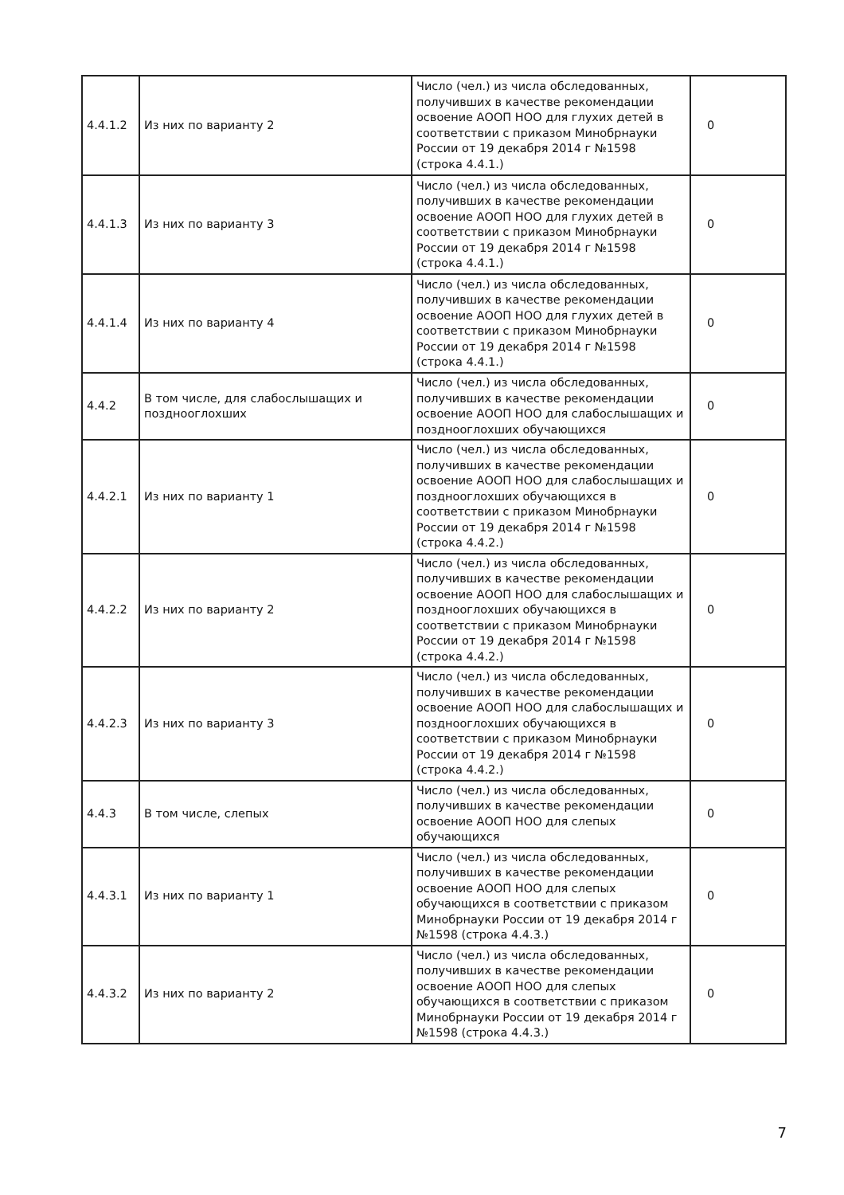| 4.4.1.2 | Из них по варианту 2 | Число (чел.) из числа обследованных, получивших в качестве рекомендации освоение АООП НОО для глухих детей в соответствии с приказом Минобрнауки России от 19 декабря 2014 г №1598 (строка 4.4.1.) | 0 |
| 4.4.1.3 | Из них по варианту 3 | Число (чел.) из числа обследованных, получивших в качестве рекомендации освоение АООП НОО для глухих детей в соответствии с приказом Минобрнауки России от 19 декабря 2014 г №1598 (строка 4.4.1.) | 0 |
| 4.4.1.4 | Из них по варианту 4 | Число (чел.) из числа обследованных, получивших в качестве рекомендации освоение АООП НОО для глухих детей в соответствии с приказом Минобрнауки России от 19 декабря 2014 г №1598 (строка 4.4.1.) | 0 |
| 4.4.2 | В том числе, для слабослышащих и позднооглохших | Число (чел.) из числа обследованных, получивших в качестве рекомендации освоение АООП НОО для слабослышащих и позднооглохших обучающихся | 0 |
| 4.4.2.1 | Из них по варианту 1 | Число (чел.) из числа обследованных, получивших в качестве рекомендации освоение АООП НОО для слабослышащих и позднооглохших обучающихся в соответствии с приказом Минобрнауки России от 19 декабря 2014 г №1598 (строка 4.4.2.) | 0 |
| 4.4.2.2 | Из них по варианту 2 | Число (чел.) из числа обследованных, получивших в качестве рекомендации освоение АООП НОО для слабослышащих и позднооглохших обучающихся в соответствии с приказом Минобрнауки России от 19 декабря 2014 г №1598 (строка 4.4.2.) | 0 |
| 4.4.2.3 | Из них по варианту 3 | Число (чел.) из числа обследованных, получивших в качестве рекомендации освоение АООП НОО для слабослышащих и позднооглохших обучающихся в соответствии с приказом Минобрнауки России от 19 декабря 2014 г №1598 (строка 4.4.2.) | 0 |
| 4.4.3 | В том числе, слепых | Число (чел.) из числа обследованных, получивших в качестве рекомендации освоение АООП НОО для слепых обучающихся | 0 |
| 4.4.3.1 | Из них по варианту 1 | Число (чел.) из числа обследованных, получивших в качестве рекомендации освоение АООП НОО для слепых обучающихся в соответствии с приказом Минобрнауки России от 19 декабря 2014 г №1598 (строка 4.4.3.) | 0 |
| 4.4.3.2 | Из них по варианту 2 | Число (чел.) из числа обследованных, получивших в качестве рекомендации освоение АООП НОО для слепых обучающихся в соответствии с приказом Минобрнауки России от 19 декабря 2014 г №1598 (строка 4.4.3.) | 0 |
7